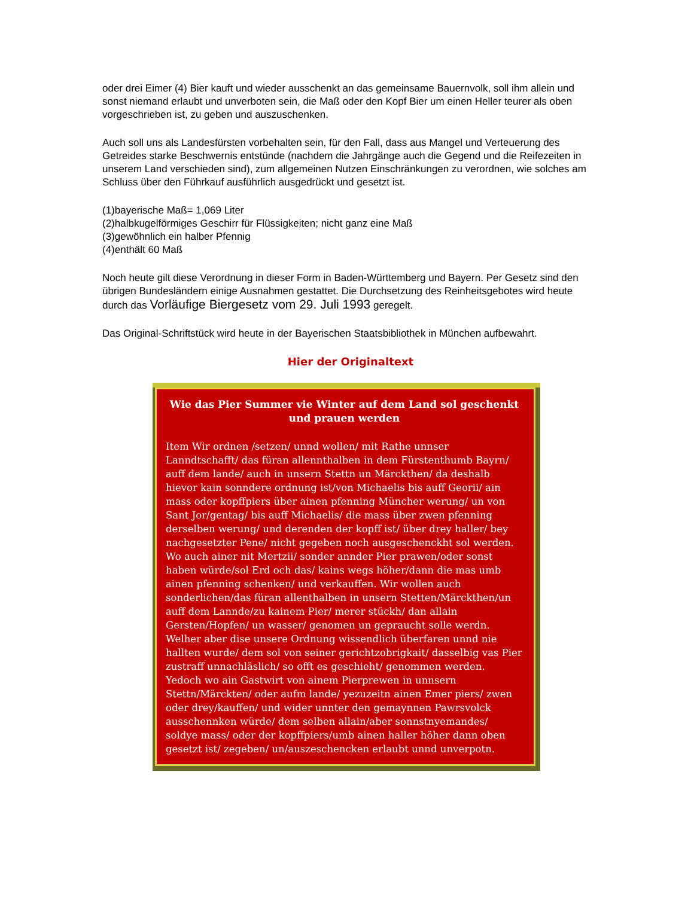oder drei Eimer (4) Bier kauft und wieder ausschenkt an das gemeinsame Bauernvolk, soll ihm allein und sonst niemand erlaubt und unverboten sein, die Maß oder den Kopf Bier um einen Heller teurer als oben vorgeschrieben ist, zu geben und auszuschenken.
Auch soll uns als Landesfürsten vorbehalten sein, für den Fall, dass aus Mangel und Verteuerung des Getreides starke Beschwernis entstünde (nachdem die Jahrgänge auch die Gegend und die Reifezeiten in unserem Land verschieden sind), zum allgemeinen Nutzen Einschränkungen zu verordnen, wie solches am Schluss über den Führkauf ausführlich ausgedrückt und gesetzt ist.
(1)bayerische Maß= 1,069 Liter
(2)halbkugelförmiges Geschirr für Flüssigkeiten; nicht ganz eine Maß
(3)gewöhnlich ein halber Pfennig
(4)enthält 60 Maß
Noch heute gilt diese Verordnung in dieser Form in Baden-Württemberg und Bayern. Per Gesetz sind den übrigen Bundesländern einige Ausnahmen gestattet. Die Durchsetzung des Reinheitsgebotes wird heute durch das Vorläufige Biergesetz vom 29. Juli 1993 geregelt.
Das Original-Schriftstück wird heute in der Bayerischen Staatsbibliothek in München aufbewahrt.
Hier der Originaltext
Wie das Pier Summer vie Winter auf dem Land sol geschenkt und prauen werden
Item Wir ordnen /setzen/ unnd wollen/ mit Rathe unnser Lanndtschafft/ das füran allennthalben in dem Fürstenthumb Bayrn/ auff dem lande/ auch in unsern Stettn un Märckthen/ da deshalb hievor kain sonndere ordnung ist/von Michaelis bis auff Georii/ ain mass oder kopffpiers über ainen pfenning Müncher werung/ un von Sant Jor/gentag/ bis auff Michaelis/ die mass über zwen pfenning derselben werung/ und derenden der kopff ist/ über drey haller/ bey nachgesetzter Pene/ nicht gegeben noch ausgeschenckht sol werden. Wo auch ainer nit Mertzii/ sonder annder Pier prawen/oder sonst haben würde/sol Erd och das/ kains wegs höher/dann die mas umb ainen pfenning schenken/ und verkauffen. Wir wollen auch sonderlichen/das füran allenthalben in unsern Stetten/Märckthen/un auff dem Lannde/zu kainem Pier/ merer stückh/ dan allain Gersten/Hopfen/ un wasser/ genomen un gepraucht solle werdn. Welher aber dise unsere Ordnung wissendlich überfaren unnd nie hallten wurde/ dem sol von seiner gerichtzobrigkait/ dasselbig vas Pier zustraff unnachläslich/ so offt es geschieht/ genommen werden. Yedoch wo ain Gastwirt von ainem Pierprewen in unnsern Stettn/Märckten/ oder aufm lande/ yezuzeitn ainen Emer piers/ zwen oder drey/kauffen/ und wider unnter den gemaynnen Pawrsvolck ausschennken würde/ dem selben allain/aber sonnstnyemandes/ soldye mass/ oder der kopffpiers/umb ainen haller höher dann oben gesetzt ist/ zegeben/ un/auszeschencken erlaubt unnd unverpotn.